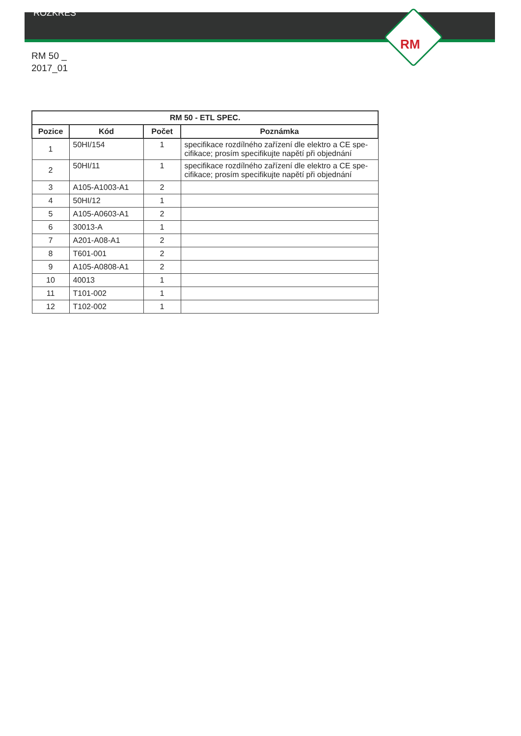RM
ROZKRES
RM 50 _
2017_01
| RM 50 - ETL SPEC. | | | |
| --- | --- | --- | --- |
| Pozice | Kód | Počet | Poznámka |
| 1 | 50HI/154 | 1 | specifikace rozdílného zařízení dle elektro a CE spe-cifikace; prosím specifikujte napětí při objednání |
| 2 | 50HI/11 | 1 | specifikace rozdílného zařízení dle elektro a CE spe-cifikace; prosím specifikujte napětí při objednání |
| 3 | A105-A1003-A1 | 2 | |
| 4 | 50HI/12 | 1 | |
| 5 | A105-A0603-A1 | 2 | |
| 6 | 30013-A | 1 | |
| 7 | A201-A08-A1 | 2 | |
| 8 | T601-001 | 2 | |
| 9 | A105-A0808-A1 | 2 | |
| 10 | 40013 | 1 | |
| 11 | T101-002 | 1 | |
| 12 | T102-002 | 1 | |